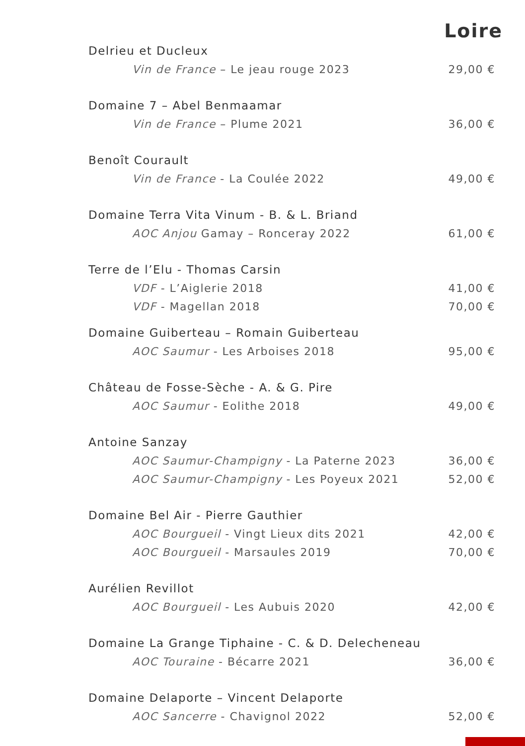Loire
Delrieu et Ducleux
Vin de France – Le jeau rouge 2023 29,00 €
Domaine 7 – Abel Benmaamar
Vin de France – Plume 2021 36,00 €
Benoît Courault
Vin de France - La Coulée 2022 49,00 €
Domaine Terra Vita Vinum - B. & L. Briand
AOC Anjou Gamay – Ronceray 2022 61,00 €
Terre de l’Elu - Thomas Carsin
VDF - L’Aiglerie 2018 41,00 €
VDF - Magellan 2018 70,00 €
Domaine Guiberteau – Romain Guiberteau
AOC Saumur - Les Arboises 2018 95,00 €
Château de Fosse-Sèche - A. & G. Pire
AOC Saumur - Eolithe 2018 49,00 €
Antoine Sanzay
AOC Saumur-Champigny - La Paterne 2023 36,00 €
AOC Saumur-Champigny - Les Poyeux 2021 52,00 €
Domaine Bel Air - Pierre Gauthier
AOC Bourgueil - Vingt Lieux dits 2021 42,00 €
AOC Bourgueil - Marsaules 2019 70,00 €
Aurélien Revillot
AOC Bourgueil - Les Aubuis 2020 42,00 €
Domaine La Grange Tiphaine - C. & D. Delecheneau
AOC Touraine - Bécarre 2021 36,00 €
Domaine Delaporte – Vincent Delaporte
AOC Sancerre - Chavignol 2022 52,00 €